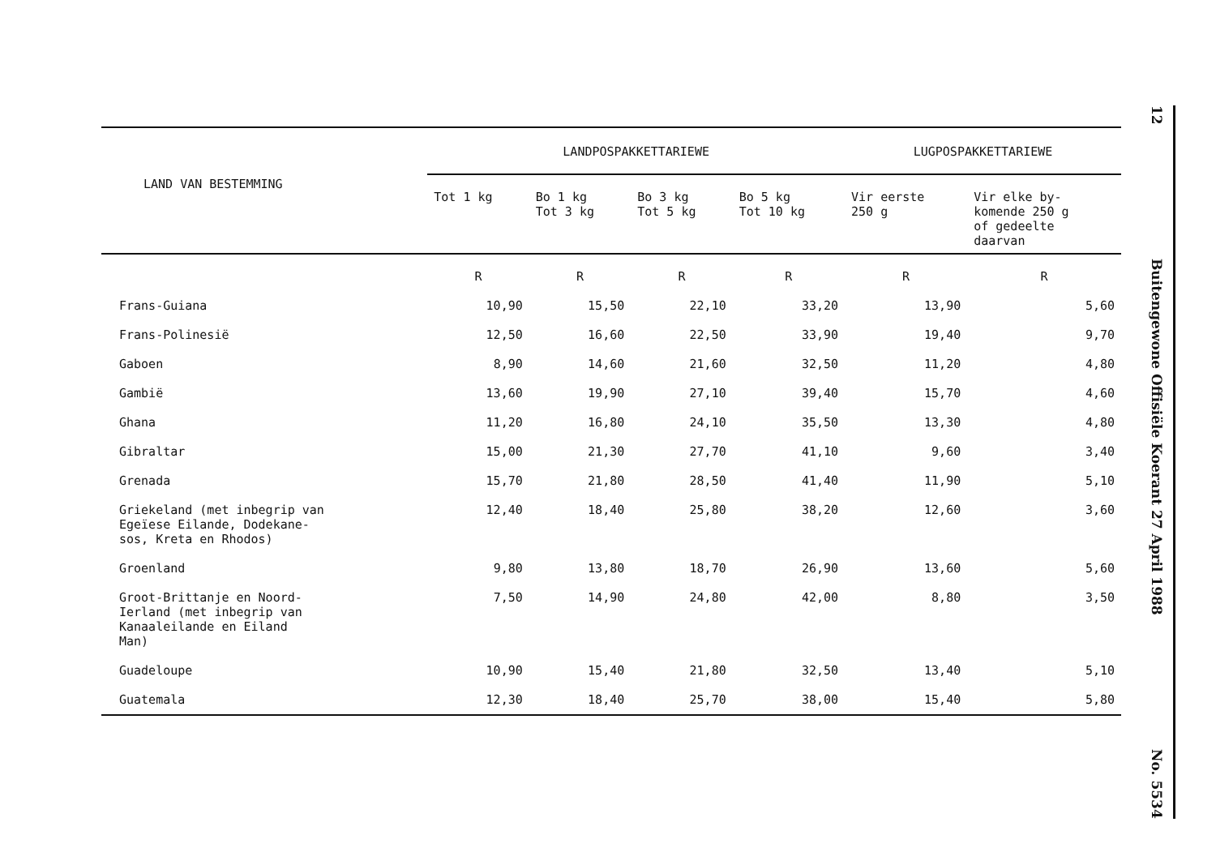| LAND VAN BESTEMMING | LANDPOSPAKKETTARIEWE | | | | LUGPOSPAKKETTARIEWE | |
| --- | --- | --- | --- | --- | --- | --- |
| | Tot 1 kg | Bo 1 kg Tot 3 kg | Bo 3 kg Tot 5 kg | Bo 5 kg Tot 10 kg | Vir eerste 250 g | Vir elke by- komende 250 g of gedeelte daarvan |
| | R | R | R | R | R | R |
| Frans-Guiana | 10,90 | 15,50 | 22,10 | 33,20 | 13,90 | 5,60 |
| Frans-Polinesië | 12,50 | 16,60 | 22,50 | 33,90 | 19,40 | 9,70 |
| Gaboen | 8,90 | 14,60 | 21,60 | 32,50 | 11,20 | 4,80 |
| Gambië | 13,60 | 19,90 | 27,10 | 39,40 | 15,70 | 4,60 |
| Ghana | 11,20 | 16,80 | 24,10 | 35,50 | 13,30 | 4,80 |
| Gibraltar | 15,00 | 21,30 | 27,70 | 41,10 | 9,60 | 3,40 |
| Grenada | 15,70 | 21,80 | 28,50 | 41,40 | 11,90 | 5,10 |
| Griekeland (met inbegrip van Egeïese Eilande, Dodekane- sos, Kreta en Rhodos) | 12,40 | 18,40 | 25,80 | 38,20 | 12,60 | 3,60 |
| Groenland | 9,80 | 13,80 | 18,70 | 26,90 | 13,60 | 5,60 |
| Groot-Brittanje en Noord- Ierland (met inbegrip van Kanaaleilande en Eiland Man) | 7,50 | 14,90 | 24,80 | 42,00 | 8,80 | 3,50 |
| Guadeloupe | 10,90 | 15,40 | 21,80 | 32,50 | 13,40 | 5,10 |
| Guatemala | 12,30 | 18,40 | 25,70 | 38,00 | 15,40 | 5,80 |
12
Buitengewone Offisiële Koerant 27 April 1988
No. 5534